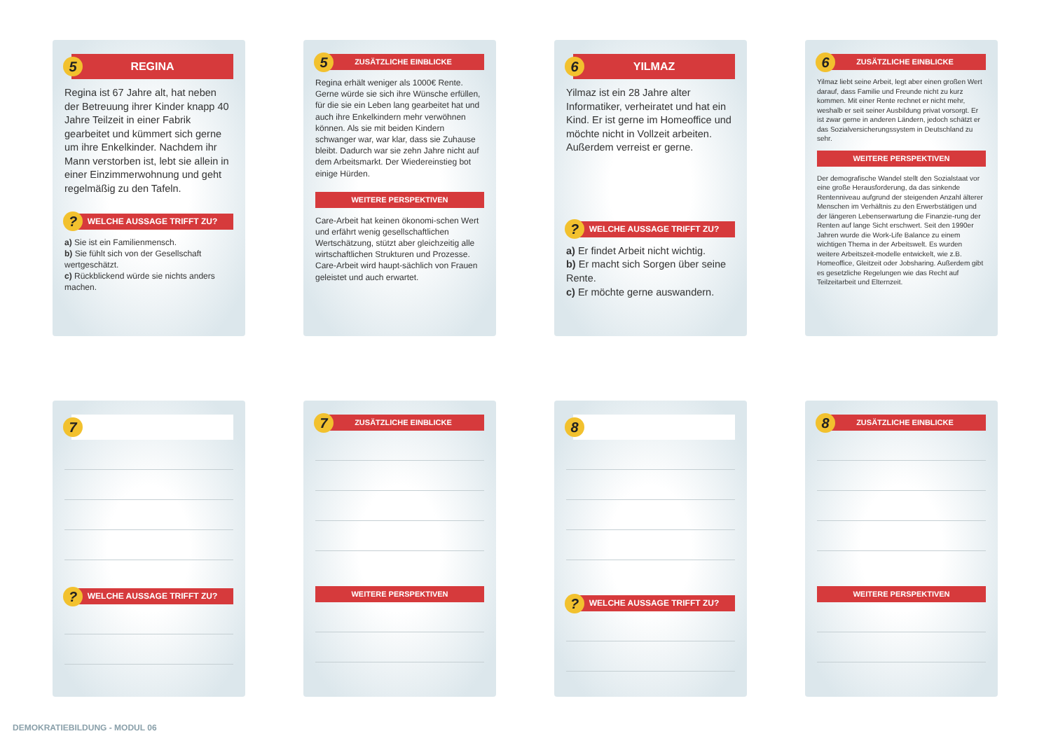5 REGINA
Regina ist 67 Jahre alt, hat neben der Betreuung ihrer Kinder knapp 40 Jahre Teilzeit in einer Fabrik gearbeitet und kümmert sich gerne um ihre Enkelkinder. Nachdem ihr Mann verstorben ist, lebt sie allein in einer Einzimmerwohnung und geht regelmäßig zu den Tafeln.
? WELCHE AUSSAGE TRIFFT ZU?
a) Sie ist ein Familienmensch.
b) Sie fühlt sich von der Gesellschaft wertgeschätzt.
c) Rückblickend würde sie nichts anders machen.
5 ZUSÄTZLICHE EINBLICKE
Regina erhält weniger als 1000€ Rente. Gerne würde sie sich ihre Wünsche erfüllen, für die sie ein Leben lang gearbeitet hat und auch ihre Enkelkindern mehr verwöhnen können. Als sie mit beiden Kindern schwanger war, war klar, dass sie Zuhause bleibt. Dadurch war sie zehn Jahre nicht auf dem Arbeitsmarkt. Der Wiedereinstieg bot einige Hürden.
WEITERE PERSPEKTIVEN
Care-Arbeit hat keinen ökonomi-schen Wert und erfährt wenig gesellschaftlichen Wertschätzung, stützt aber gleichzeitig alle wirtschaftlichen Strukturen und Prozesse. Care-Arbeit wird haupt-sächlich von Frauen geleistet und auch erwartet.
6 YILMAZ
Yilmaz ist ein 28 Jahre alter Informatiker, verheiratet und hat ein Kind. Er ist gerne im Homeoffice und möchte nicht in Vollzeit arbeiten. Außerdem verreist er gerne.
? WELCHE AUSSAGE TRIFFT ZU?
a) Er findet Arbeit nicht wichtig.
b) Er macht sich Sorgen über seine Rente.
c) Er möchte gerne auswandern.
6 ZUSÄTZLICHE EINBLICKE
Yilmaz liebt seine Arbeit, legt aber einen großen Wert darauf, dass Familie und Freunde nicht zu kurz kommen. Mit einer Rente rechnet er nicht mehr, weshalb er seit seiner Ausbildung privat vorsorgt. Er ist zwar gerne in anderen Ländern, jedoch schätzt er das Sozialversicherungssystem in Deutschland zu sehr.
WEITERE PERSPEKTIVEN
Der demografische Wandel stellt den Sozialstaat vor eine große Herausforderung, da das sinkende Rentenniveau aufgrund der steigenden Anzahl älterer Menschen im Verhältnis zu den Erwerbstätigen und der längeren Lebenserwartung die Finanzie-rung der Renten auf lange Sicht erschwert. Seit den 1990er Jahren wurde die Work-Life Balance zu einem wichtigen Thema in der Arbeitswelt. Es wurden weitere Arbeitszeit-modelle entwickelt, wie z.B. Homeoffice, Gleitzeit oder Jobsharing. Außerdem gibt es gesetzliche Regelungen wie das Recht auf Teilzeitarbeit und Elternzeit.
7
? WELCHE AUSSAGE TRIFFT ZU?
7 ZUSÄTZLICHE EINBLICKE
WEITERE PERSPEKTIVEN
8
? WELCHE AUSSAGE TRIFFT ZU?
8 ZUSÄTZLICHE EINBLICKE
WEITERE PERSPEKTIVEN
DEMOKRATIEBILDUNG - MODUL 06